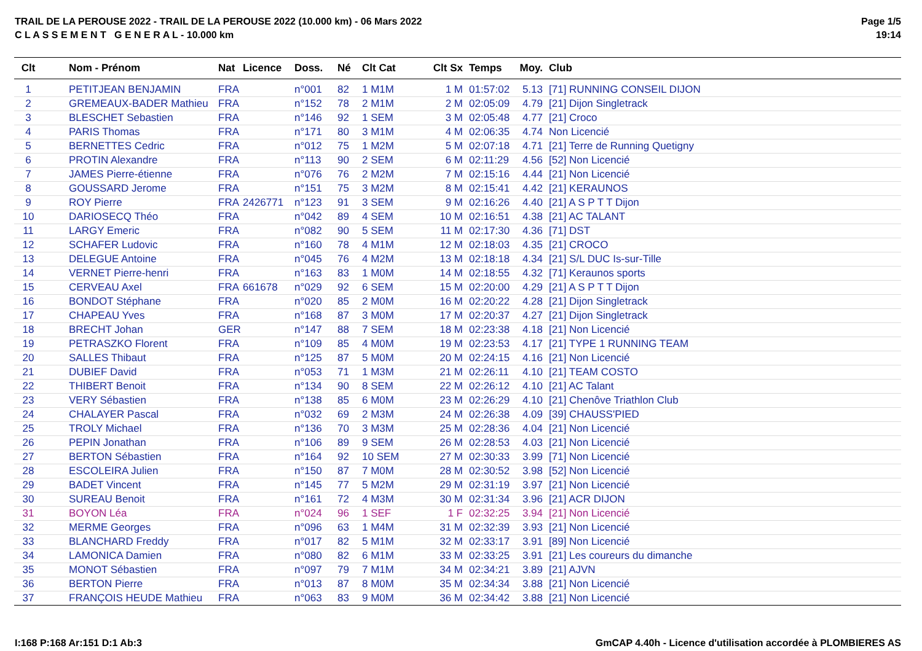TRAIL DE LA PEROUSE 2022 - TRAIL DE LA PEROUSE 2022 (10.000 km) - 06 Mars 2022
C L A S S E M E N T G E N E R A L - 10.000 km
Page 1/5
19:14
| Clt | Nom - Prénom | Nat | Licence | Doss. | Né | Clt Cat | Clt Sx | Temps | Moy. | Club |
| --- | --- | --- | --- | --- | --- | --- | --- | --- | --- | --- |
| 1 | PETITJEAN BENJAMIN | FRA | | n°001 | 82 | 1 M1M | 1 M | 01:57:02 | 5.13 | [71] RUNNING CONSEIL DIJON |
| 2 | GREMEAUX-BADER Mathieu | FRA | | n°152 | 78 | 2 M1M | 2 M | 02:05:09 | 4.79 | [21] Dijon Singletrack |
| 3 | BLESCHET Sebastien | FRA | | n°146 | 92 | 1 SEM | 3 M | 02:05:48 | 4.77 | [21] Croco |
| 4 | PARIS Thomas | FRA | | n°171 | 80 | 3 M1M | 4 M | 02:06:35 | 4.74 | Non Licencié |
| 5 | BERNETTES Cedric | FRA | | n°012 | 75 | 1 M2M | 5 M | 02:07:18 | 4.71 | [21] Terre de Running Quetigny |
| 6 | PROTIN Alexandre | FRA | | n°113 | 90 | 2 SEM | 6 M | 02:11:29 | 4.56 | [52] Non Licencié |
| 7 | JAMES Pierre-étienne | FRA | | n°076 | 76 | 2 M2M | 7 M | 02:15:16 | 4.44 | [21] Non Licencié |
| 8 | GOUSSARD Jerome | FRA | | n°151 | 75 | 3 M2M | 8 M | 02:15:41 | 4.42 | [21] KERAUNOS |
| 9 | ROY Pierre | FRA | 2426771 | n°123 | 91 | 3 SEM | 9 M | 02:16:26 | 4.40 | [21] A S P T T Dijon |
| 10 | DARIOSECQ Théo | FRA | | n°042 | 89 | 4 SEM | 10 M | 02:16:51 | 4.38 | [21] AC TALANT |
| 11 | LARGY Emeric | FRA | | n°082 | 90 | 5 SEM | 11 M | 02:17:30 | 4.36 | [71] DST |
| 12 | SCHAFER Ludovic | FRA | | n°160 | 78 | 4 M1M | 12 M | 02:18:03 | 4.35 | [21] CROCO |
| 13 | DELEGUE Antoine | FRA | | n°045 | 76 | 4 M2M | 13 M | 02:18:18 | 4.34 | [21] S/L DUC Is-sur-Tille |
| 14 | VERNET Pierre-henri | FRA | | n°163 | 83 | 1 M0M | 14 M | 02:18:55 | 4.32 | [71] Keraunos sports |
| 15 | CERVEAU Axel | FRA | 661678 | n°029 | 92 | 6 SEM | 15 M | 02:20:00 | 4.29 | [21] A S P T T Dijon |
| 16 | BONDOT Stéphane | FRA | | n°020 | 85 | 2 M0M | 16 M | 02:20:22 | 4.28 | [21] Dijon Singletrack |
| 17 | CHAPEAU Yves | FRA | | n°168 | 87 | 3 M0M | 17 M | 02:20:37 | 4.27 | [21] Dijon Singletrack |
| 18 | BRECHT Johan | GER | | n°147 | 88 | 7 SEM | 18 M | 02:23:38 | 4.18 | [21] Non Licencié |
| 19 | PETRASZKO Florent | FRA | | n°109 | 85 | 4 M0M | 19 M | 02:23:53 | 4.17 | [21] TYPE 1 RUNNING TEAM |
| 20 | SALLES Thibaut | FRA | | n°125 | 87 | 5 M0M | 20 M | 02:24:15 | 4.16 | [21] Non Licencié |
| 21 | DUBIEF David | FRA | | n°053 | 71 | 1 M3M | 21 M | 02:26:11 | 4.10 | [21] TEAM COSTO |
| 22 | THIBERT Benoit | FRA | | n°134 | 90 | 8 SEM | 22 M | 02:26:12 | 4.10 | [21] AC Talant |
| 23 | VERY Sébastien | FRA | | n°138 | 85 | 6 M0M | 23 M | 02:26:29 | 4.10 | [21] Chenôve Triathlon Club |
| 24 | CHALAYER Pascal | FRA | | n°032 | 69 | 2 M3M | 24 M | 02:26:38 | 4.09 | [39] CHAUSS'PIED |
| 25 | TROLY Michael | FRA | | n°136 | 70 | 3 M3M | 25 M | 02:28:36 | 4.04 | [21] Non Licencié |
| 26 | PEPIN Jonathan | FRA | | n°106 | 89 | 9 SEM | 26 M | 02:28:53 | 4.03 | [21] Non Licencié |
| 27 | BERTON Sébastien | FRA | | n°164 | 92 | 10 SEM | 27 M | 02:30:33 | 3.99 | [71] Non Licencié |
| 28 | ESCOLEIRA Julien | FRA | | n°150 | 87 | 7 M0M | 28 M | 02:30:52 | 3.98 | [52] Non Licencié |
| 29 | BADET Vincent | FRA | | n°145 | 77 | 5 M2M | 29 M | 02:31:19 | 3.97 | [21] Non Licencié |
| 30 | SUREAU Benoit | FRA | | n°161 | 72 | 4 M3M | 30 M | 02:31:34 | 3.96 | [21] ACR DIJON |
| 31 | BOYON Léa | FRA | | n°024 | 96 | 1 SEF | 1 F | 02:32:25 | 3.94 | [21] Non Licencié |
| 32 | MERME Georges | FRA | | n°096 | 63 | 1 M4M | 31 M | 02:32:39 | 3.93 | [21] Non Licencié |
| 33 | BLANCHARD Freddy | FRA | | n°017 | 82 | 5 M1M | 32 M | 02:33:17 | 3.91 | [89] Non Licencié |
| 34 | LAMONICA Damien | FRA | | n°080 | 82 | 6 M1M | 33 M | 02:33:25 | 3.91 | [21] Les coureurs du dimanche |
| 35 | MONOT Sébastien | FRA | | n°097 | 79 | 7 M1M | 34 M | 02:34:21 | 3.89 | [21] AJVN |
| 36 | BERTON Pierre | FRA | | n°013 | 87 | 8 M0M | 35 M | 02:34:34 | 3.88 | [21] Non Licencié |
| 37 | FRANÇOIS HEUDE Mathieu | FRA | | n°063 | 83 | 9 M0M | 36 M | 02:34:42 | 3.88 | [21] Non Licencié |
I:168 P:168 Ar:151 D:1 Ab:3 GmCAP 4.40h - Licence d'utilisation accordée à PLOMBIERES AS